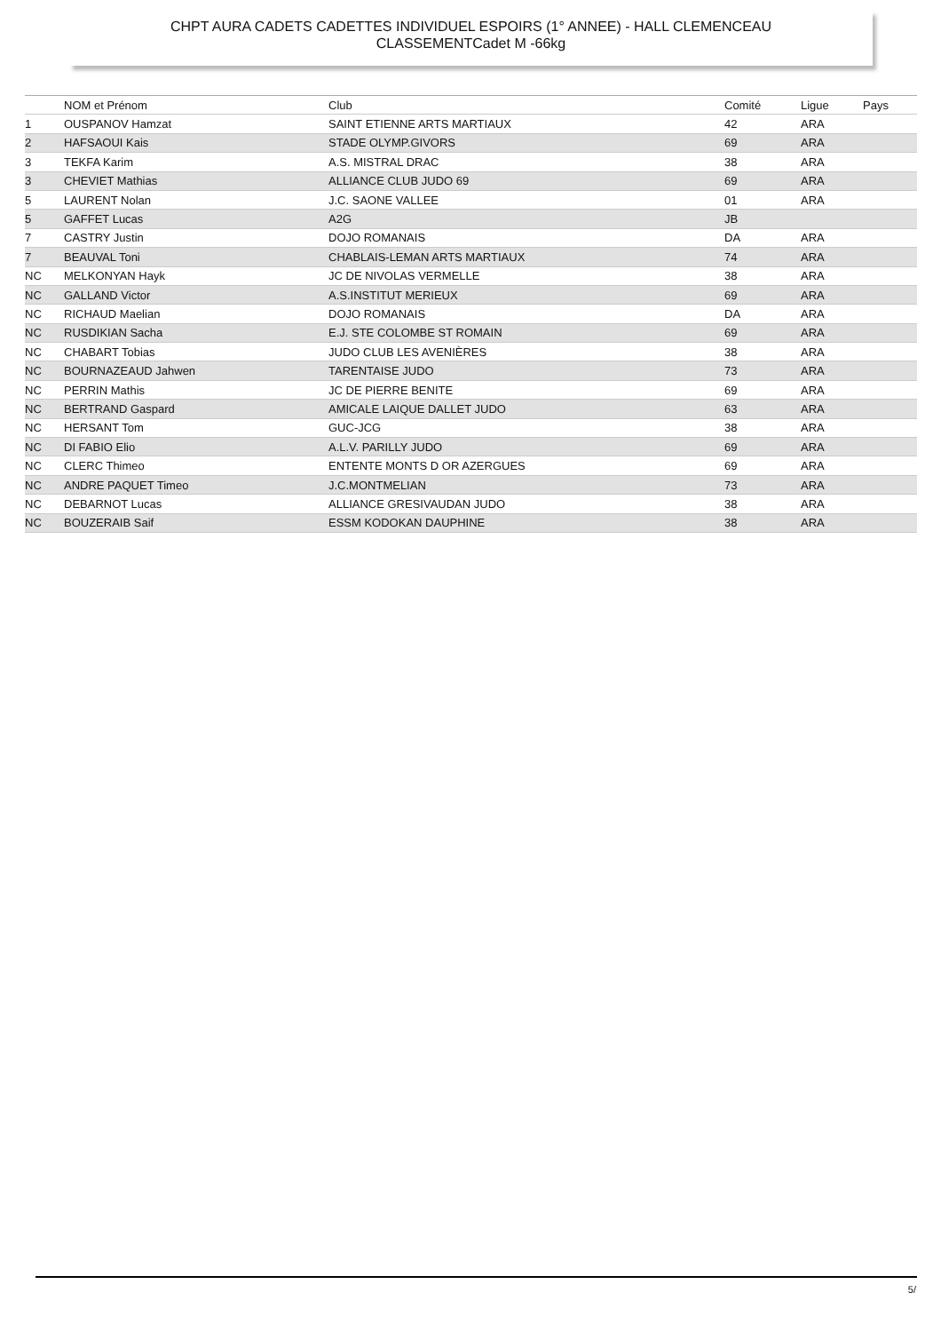CHPT AURA CADETS CADETTES INDIVIDUEL ESPOIRS (1° ANNEE) - HALL CLEMENCEAU
CLASSEMENTCadet M -66kg
| | NOM et Prénom | Club | Comité | Ligue | Pays |
| --- | --- | --- | --- | --- | --- |
| 1 | OUSPANOV Hamzat | SAINT ETIENNE ARTS MARTIAUX | 42 | ARA | |
| 2 | HAFSAOUI Kais | STADE OLYMP.GIVORS | 69 | ARA | |
| 3 | TEKFA Karim | A.S. MISTRAL DRAC | 38 | ARA | |
| 3 | CHEVIET Mathias | ALLIANCE CLUB JUDO 69 | 69 | ARA | |
| 5 | LAURENT Nolan | J.C. SAONE VALLEE | 01 | ARA | |
| 5 | GAFFET Lucas | A2G | JB | | |
| 7 | CASTRY Justin | DOJO ROMANAIS | DA | ARA | |
| 7 | BEAUVAL Toni | CHABLAIS-LEMAN ARTS MARTIAUX | 74 | ARA | |
| NC | MELKONYAN Hayk | JC DE NIVOLAS VERMELLE | 38 | ARA | |
| NC | GALLAND Victor | A.S.INSTITUT MERIEUX | 69 | ARA | |
| NC | RICHAUD Maelian | DOJO ROMANAIS | DA | ARA | |
| NC | RUSDIKIAN Sacha | E.J. STE COLOMBE ST ROMAIN | 69 | ARA | |
| NC | CHABART Tobias | JUDO CLUB LES AVENIÈRES | 38 | ARA | |
| NC | BOURNAZEAUD Jahwen | TARENTAISE JUDO | 73 | ARA | |
| NC | PERRIN Mathis | JC DE PIERRE BENITE | 69 | ARA | |
| NC | BERTRAND Gaspard | AMICALE LAIQUE DALLET JUDO | 63 | ARA | |
| NC | HERSANT Tom | GUC-JCG | 38 | ARA | |
| NC | DI FABIO Elio | A.L.V. PARILLY JUDO | 69 | ARA | |
| NC | CLERC Thimeo | ENTENTE MONTS D OR AZERGUES | 69 | ARA | |
| NC | ANDRE PAQUET Timeo | J.C.MONTMELIAN | 73 | ARA | |
| NC | DEBARNOT Lucas | ALLIANCE GRESIVAUDAN JUDO | 38 | ARA | |
| NC | BOUZERAIB Saif | ESSM KODOKAN DAUPHINE | 38 | ARA | |
5/